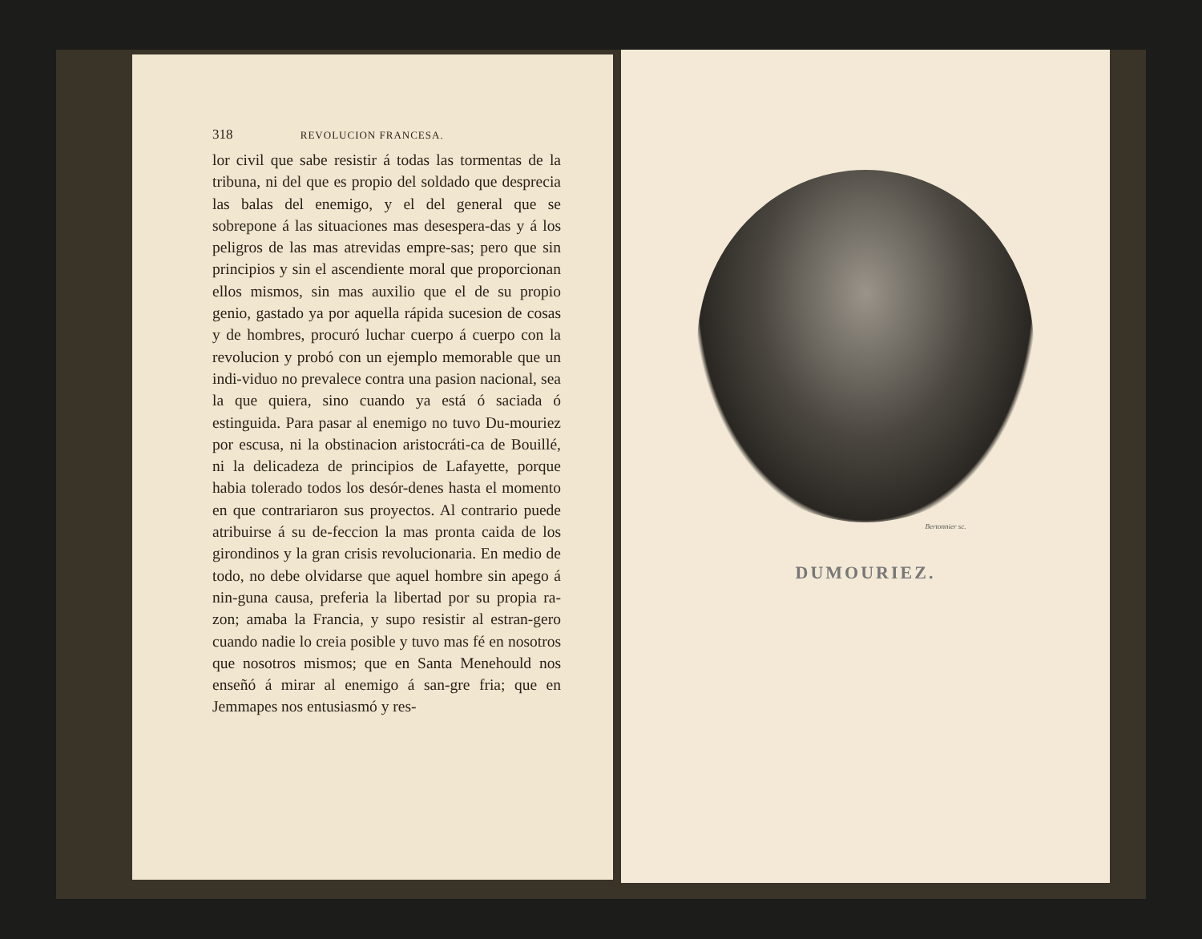318 REVOLUCION FRANCESA.
lor civil que sabe resistir á todas las tormentas de la tribuna, ni del que es propio del soldado que desprecia las balas del enemigo, y el del general que se sobrepone á las situaciones mas desespera-das y á los peligros de las mas atrevidas empre-sas; pero que sin principios y sin el ascendiente moral que proporcionan ellos mismos, sin mas auxilio que el de su propio genio, gastado ya por aquella rápida sucesion de cosas y de hombres, procuró luchar cuerpo á cuerpo con la revolucion y probó con un ejemplo memorable que un indi-viduo no prevalece contra una pasion nacional, sea la que quiera, sino cuando ya está ó saciada ó estinguida. Para pasar al enemigo no tuvo Du-mouriez por escusa, ni la obstinacion aristocráti-ca de Bouillé, ni la delicadeza de principios de Lafayette, porque habia tolerado todos los desór-denes hasta el momento en que contrariaron sus proyectos. Al contrario puede atribuirse á su de-feccion la mas pronta caida de los girondinos y la gran crisis revolucionaria. En medio de todo, no debe olvidarse que aquel hombre sin apego á nin-guna causa, preferia la libertad por su propia ra-zon; amaba la Francia, y supo resistir al estran-gero cuando nadie lo creia posible y tuvo mas fé en nosotros que nosotros mismos; que en Santa Menehould nos enseñó á mirar al enemigo á san-gre fria; que en Jemmapes nos entusiasmó y res-
Bertonnier sc.
DUMOURIEZ.